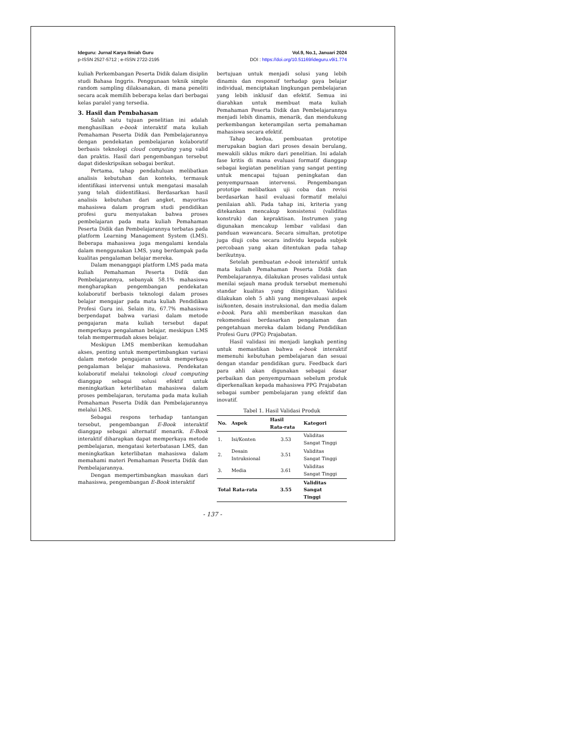Ideguru: Jurnal Karya Ilmiah Guru
p-ISSN 2527-5712 ; e-ISSN 2722-2195
Vol.9, No.1, Januari 2024
DOI : https://doi.org/10.51169/ideguru.v9i1.774
kuliah Perkembangan Peserta Didik dalam disiplin studi Bahasa Inggris. Penggunaan teknik simple random sampling dilaksanakan, di mana peneliti secara acak memilih beberapa kelas dari berbagai kelas paralel yang tersedia.
3. Hasil dan Pembahasan
Salah satu tujuan penelitian ini adalah menghasilkan e-book interaktif mata kuliah Pemahaman Peserta Didik dan Pembelajarannya dengan pendekatan pembelajaran kolaboratif berbasis teknologi cloud computing yang valid dan praktis. Hasil dari pengembangan tersebut dapat dideskripsikan sebagai berikut.
Pertama, tahap pendahuluan melibatkan analisis kebutuhan dan konteks, termasuk identifikasi intervensi untuk mengatasi masalah yang telah diidentifikasi. Berdasarkan hasil analisis kebutuhan dari angket, mayoritas mahasiswa dalam program studi pendidikan profesi guru menyatakan bahwa proses pembelajaran pada mata kuliah Pemahaman Peserta Didik dan Pembelajarannya terbatas pada platform Learning Management System (LMS). Beberapa mahasiswa juga mengalami kendala dalam menggunakan LMS, yang berdampak pada kualitas pengalaman belajar mereka.
Dalam menanggapi platform LMS pada mata kuliah Pemahaman Peserta Didik dan Pembelajarannya, sebanyak 58.1% mahasiswa mengharapkan pengembangan pendekatan kolaboratif berbasis teknologi dalam proses belajar mengajar pada mata kuliah Pendidikan Profesi Guru ini. Selain itu, 67.7% mahasiswa berpendapat bahwa variasi dalam metode pengajaran mata kuliah tersebut dapat memperkaya pengalaman belajar, meskipun LMS telah mempermudah akses belajar.
Meskipun LMS memberikan kemudahan akses, penting untuk mempertimbangkan variasi dalam metode pengajaran untuk memperkaya pengalaman belajar mahasiswa. Pendekatan kolaboratif melalui teknologi cloud computing dianggap sebagai solusi efektif untuk meningkatkan keterlibatan mahasiswa dalam proses pembelajaran, terutama pada mata kuliah Pemahaman Peserta Didik dan Pembelajarannya melalui LMS.
Sebagai respons terhadap tantangan tersebut, pengembangan E-Book interaktif dianggap sebagai alternatif menarik. E-Book interaktif diharapkan dapat memperkaya metode pembelajaran, mengatasi keterbatasan LMS, dan meningkatkan keterlibatan mahasiswa dalam memahami materi Pemahaman Peserta Didik dan Pembelajarannya.
Dengan mempertimbangkan masukan dari mahasiswa, pengembangan E-Book interaktif
bertujuan untuk menjadi solusi yang lebih dinamis dan responsif terhadap gaya belajar individual, menciptakan lingkungan pembelajaran yang lebih inklusif dan efektif. Semua ini diarahkan untuk membuat mata kuliah Pemahaman Peserta Didik dan Pembelajarannya menjadi lebih dinamis, menarik, dan mendukung perkembangan keterampilan serta pemahaman mahasiswa secara efektif.
Tahap kedua, pembuatan prototipe merupakan bagian dari proses desain berulang, mewakili siklus mikro dari penelitian. Ini adalah fase kritis di mana evaluasi formatif dianggap sebagai kegiatan penelitian yang sangat penting untuk mencapai tujuan peningkatan dan penyempurnaan intervensi. Pengembangan prototipe melibatkan uji coba dan revisi berdasarkan hasil evaluasi formatif melalui penilaian ahli. Pada tahap ini, kriteria yang ditekankan mencakup konsistensi (validitas konstruk) dan kepraktisan. Instrumen yang digunakan mencakup lembar validasi dan panduan wawancara. Secara simultan, prototipe juga diuji coba secara individu kepada subjek percobaan yang akan ditentukan pada tahap berikutnya.
Setelah pembuatan e-book interaktif untuk mata kuliah Pemahaman Peserta Didik dan Pembelajarannya, dilakukan proses validasi untuk menilai sejauh mana produk tersebut memenuhi standar kualitas yang diinginkan. Validasi dilakukan oleh 5 ahli yang mengevaluasi aspek isi/konten, desain instruksional, dan media dalam e-book. Para ahli memberikan masukan dan rekomendasi berdasarkan pengalaman dan pengetahuan mereka dalam bidang Pendidikan Profesi Guru (PPG) Prajabatan.
Hasil validasi ini menjadi langkah penting untuk memastikan bahwa e-book interaktif memenuhi kebutuhan pembelajaran dan sesuai dengan standar pendidikan guru. Feedback dari para ahli akan digunakan sebagai dasar perbaikan dan penyempurnaan sebelum produk diperkenalkan kepada mahasiswa PPG Prajabatan sebagai sumber pembelajaran yang efektif dan inovatif.
Tabel 1. Hasil Validasi Produk
| No. | Aspek | Hasil Rata-rata | Kategori |
| --- | --- | --- | --- |
| 1. | Isi/Konten | 3.53 | Validitas Sangat Tinggi |
| 2. | Desain Intruksional | 3.51 | Validitas Sangat Tinggi |
| 3. | Media | 3.61 | Validitas Sangat Tinggi |
| Total Rata-rata | | 3.55 | Validitas Sangat Tinggi |
- 137 -